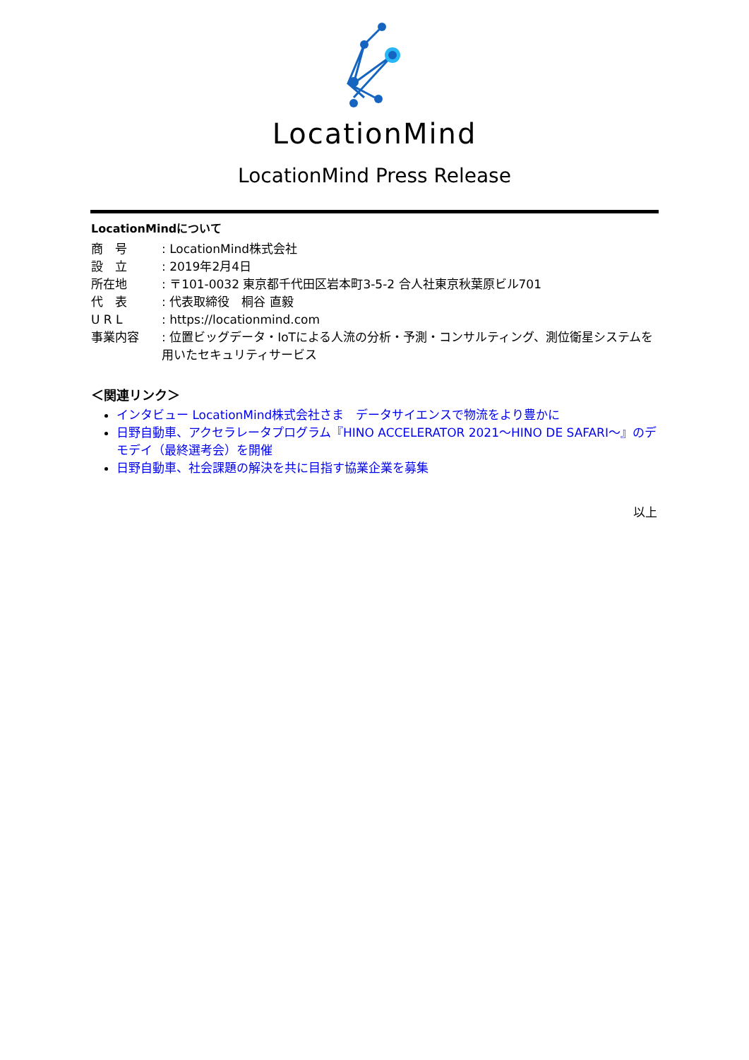LocationMind
LocationMind Press Release
LocationMindについて
商　号 : LocationMind株式会社
設　立 : 2019年2月4日
所在地 : 〒101-0032 東京都千代田区岩本町3-5-2 合人社東京秋葉原ビル701
代　表 : 代表取締役　桐谷 直毅
U R L : https://locationmind.com
事業内容 : 位置ビッグデータ・IoTによる人流の分析・予測・コンサルティング、測位衛星システムを用いたセキュリティサービス
＜関連リンク＞
インタビュー LocationMind株式会社さま　データサイエンスで物流をより豊かに
日野自動車、アクセラレータプログラム『HINO ACCELERATOR 2021～HINO DE SAFARI～』のデモデイ（最終選考会）を開催
日野自動車、社会課題の解決を共に目指す協業企業を募集
以上